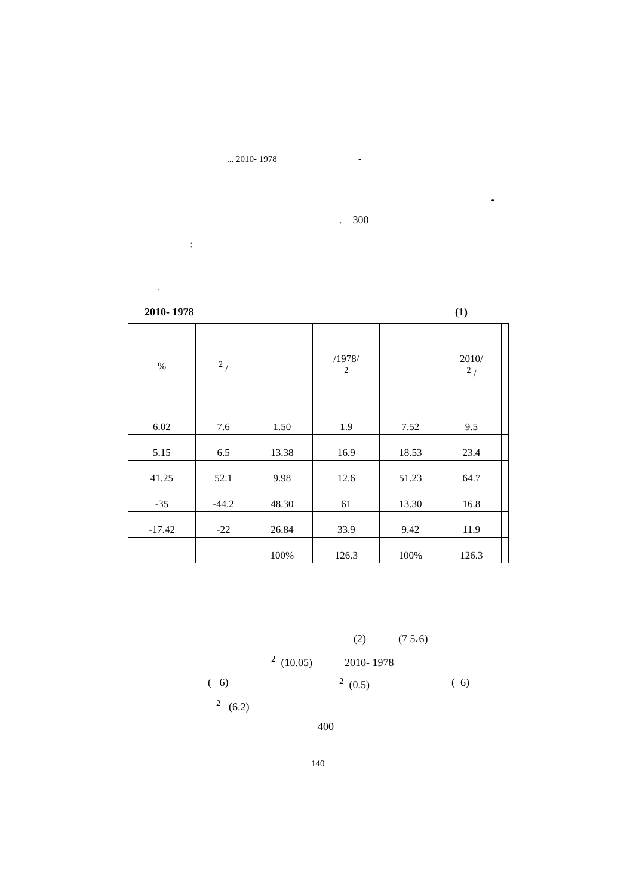... 2010- 1978 -
•
. 300
:
.
2010- 1978 (1)
| % | <sup>2</sup> / | | /1978/ <sup>2</sup> | | 2010/ <sup>2</sup> / | |
| --- | --- | --- | --- | --- | --- | --- |
| 6.02 | 7.6 | 1.50 | 1.9 | 7.52 | 9.5 | |
| 5.15 | 6.5 | 13.38 | 16.9 | 18.53 | 23.4 | |
| 41.25 | 52.1 | 9.98 | 12.6 | 51.23 | 64.7 | |
| -35 | -44.2 | 48.30 | 61 | 13.30 | 16.8 | |
| -17.42 | -22 | 26.84 | 33.9 | 9.42 | 11.9 | |
| | | 100% | 126.3 | 100% | 126.3 | |
(2) (7 5،6)
<sup>2</sup> (10.05) 2010- 1978
( 6) <sup>2</sup> (0.5) ( 6)
<sup>2</sup> (6.2)
400
140